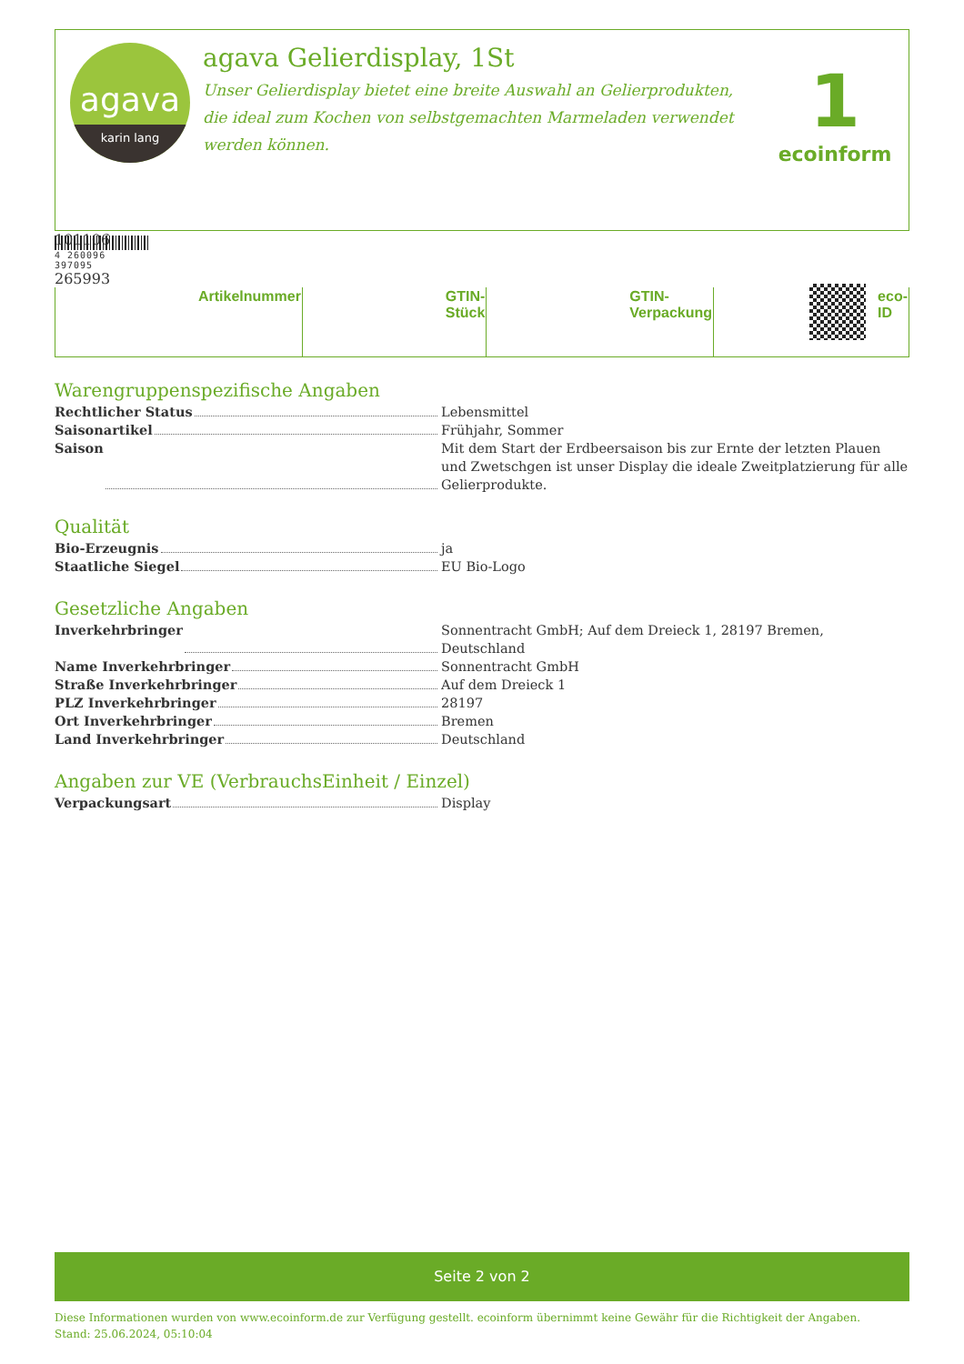agava
karin lang
agava Gelierdisplay, 1St
Unser Gelierdisplay bietet eine breite Auswahl an Gelierprodukten, die ideal zum Kochen von selbstgemachten Marmeladen verwendet werden können.
1
ecoinform
| | Artikelnummer | | GTIN-Stück | | GTIN-Verpackung | | eco-ID |
Warengruppenspezifische Angaben
Rechtlicher Status Lebensmittel
Saisonartikel Frühjahr, Sommer
Saison Mit dem Start der Erdbeersaison bis zur Ernte der letzten Plauen und Zwetschgen ist unser Display die ideale Zweitplatzierung für alle Gelierprodukte.
Qualität
Bio-Erzeugnis ja
Staatliche Siegel EU Bio-Logo
Gesetzliche Angaben
Inverkehrbringer Sonnentracht GmbH; Auf dem Dreieck 1, 28197 Bremen, Deutschland
Name Inverkehrbringer Sonnentracht GmbH
Straße Inverkehrbringer Auf dem Dreieck 1
PLZ Inverkehrbringer 28197
Ort Inverkehrbringer Bremen
Land Inverkehrbringer Deutschland
Angaben zur VE (VerbrauchsEinheit / Einzel)
Verpackungsart Display
Seite 2 von 2
Diese Informationen wurden von www.ecoinform.de zur Verfügung gestellt. ecoinform übernimmt keine Gewähr für die Richtigkeit der Angaben.
Stand: 25.06.2024, 05:10:04